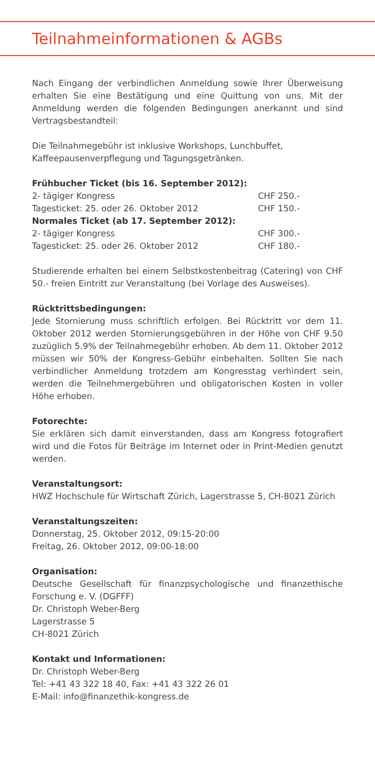Teilnahmeinformationen & AGBs
Nach Eingang der verbindlichen Anmeldung sowie Ihrer Überweisung erhalten Sie eine Bestätigung und eine Quittung von uns. Mit der Anmeldung werden die folgenden Bedingungen anerkannt und sind Vertragsbestandteil:
Die Teilnahmegebühr ist inklusive Workshops, Lunchbuffet, Kaffeepausenverpflegung und Tagungsgetränken.
| Frühbucher Ticket (bis 16. September 2012): | |
| 2- tägiger Kongress | CHF 250.- |
| Tagesticket: 25. oder 26. Oktober 2012 | CHF 150.- |
| Normales Ticket (ab 17. September 2012): | |
| 2- tägiger Kongress | CHF 300.- |
| Tagesticket: 25. oder 26. Oktober 2012 | CHF 180.- |
Studierende erhalten bei einem Selbstkostenbeitrag (Catering) von CHF 50.- freien Eintritt zur Veranstaltung (bei Vorlage des Ausweises).
Rücktrittsbedingungen:
Jede Stornierung muss schriftlich erfolgen. Bei Rücktritt vor dem 11. Oktober 2012 werden Stornierungsgebühren in der Höhe von CHF 9.50 zuzüglich 5.9% der Teilnahmegebühr erhoben. Ab dem 11. Oktober 2012 müssen wir 50% der Kongress-Gebühr einbehalten. Sollten Sie nach verbindlicher Anmeldung trotzdem am Kongresstag verhindert sein, werden die Teilnehmergebühren und obligatorischen Kosten in voller Höhe erhoben.
Fotorechte:
Sie erklären sich damit einverstanden, dass am Kongress fotografiert wird und die Fotos für Beiträge im Internet oder in Print-Medien genutzt werden.
Veranstaltungsort:
HWZ Hochschule für Wirtschaft Zürich, Lagerstrasse 5, CH-8021 Zürich
Veranstaltungszeiten:
Donnerstag, 25. Oktober 2012, 09:15-20:00
Freitag, 26. Oktober 2012, 09:00-18:00
Organisation:
Deutsche Gesellschaft für finanzpsychologische und finanzethische Forschung e. V. (DGFFF)
Dr. Christoph Weber-Berg
Lagerstrasse 5
CH-8021 Zürich
Kontakt und Informationen:
Dr. Christoph Weber-Berg
Tel: +41 43 322 18 40, Fax: +41 43 322 26 01
E-Mail: info@finanzethik-kongress.de